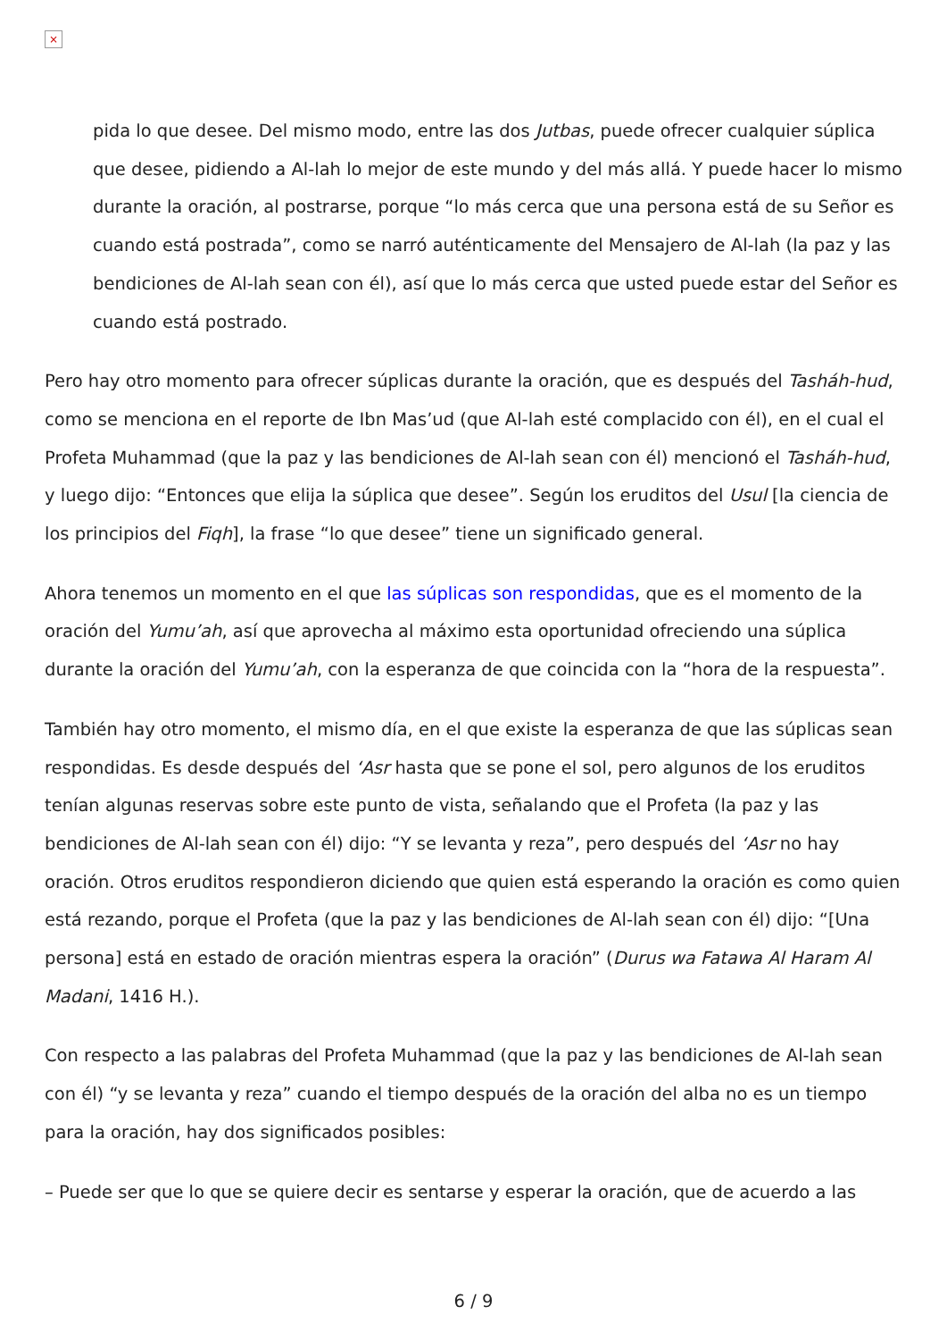×
pida lo que desee. Del mismo modo, entre las dos Jutbas, puede ofrecer cualquier súplica que desee, pidiendo a Al-lah lo mejor de este mundo y del más allá. Y puede hacer lo mismo durante la oración, al postrarse, porque “lo más cerca que una persona está de su Señor es cuando está postrada”, como se narró auténticamente del Mensajero de Al-lah (la paz y las bendiciones de Al-lah sean con él), así que lo más cerca que usted puede estar del Señor es cuando está postrado.
Pero hay otro momento para ofrecer súplicas durante la oración, que es después del Tasháh-hud, como se menciona en el reporte de Ibn Mas’ud (que Al-lah esté complacido con él), en el cual el Profeta Muhammad (que la paz y las bendiciones de Al-lah sean con él) mencionó el Tasháh-hud, y luego dijo: “Entonces que elija la súplica que desee”. Según los eruditos del Usul [la ciencia de los principios del Fiqh], la frase “lo que desee” tiene un significado general.
Ahora tenemos un momento en el que las súplicas son respondidas, que es el momento de la oración del Yumu’ah, así que aprovecha al máximo esta oportunidad ofreciendo una súplica durante la oración del Yumu’ah, con la esperanza de que coincida con la “hora de la respuesta”.
También hay otro momento, el mismo día, en el que existe la esperanza de que las súplicas sean respondidas. Es desde después del ‘Asr hasta que se pone el sol, pero algunos de los eruditos tenían algunas reservas sobre este punto de vista, señalando que el Profeta (la paz y las bendiciones de Al-lah sean con él) dijo: “Y se levanta y reza”, pero después del ‘Asr no hay oración. Otros eruditos respondieron diciendo que quien está esperando la oración es como quien está rezando, porque el Profeta (que la paz y las bendiciones de Al-lah sean con él) dijo: “[Una persona] está en estado de oración mientras espera la oración” (Durus wa Fatawa Al Haram Al Madani, 1416 H.).
Con respecto a las palabras del Profeta Muhammad (que la paz y las bendiciones de Al-lah sean con él) “y se levanta y reza” cuando el tiempo después de la oración del alba no es un tiempo para la oración, hay dos significados posibles:
– Puede ser que lo que se quiere decir es sentarse y esperar la oración, que de acuerdo a las
6 / 9